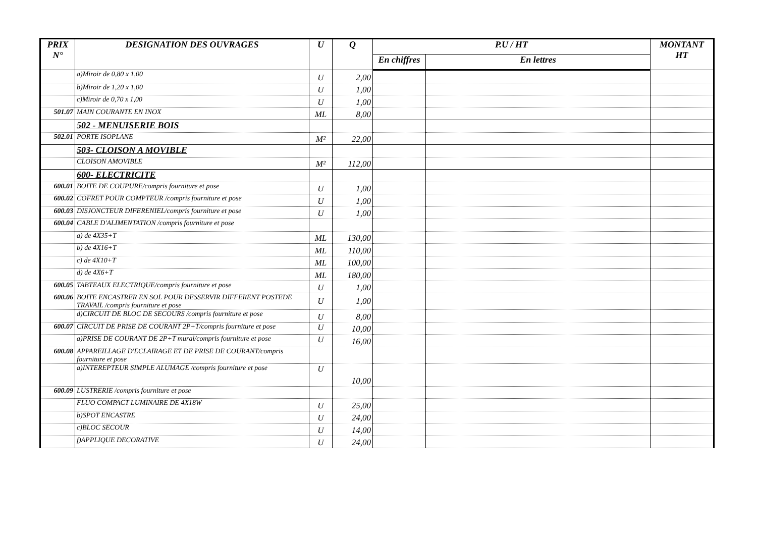| PRIX N° | DESIGNATION DES OUVRAGES | U | Q | P.U / HT | | MONTANT HT |
| --- | --- | --- | --- | --- | --- | --- |
| | | | | En chiffres | En lettres | |
| | a)Miroir de 0,80 x 1,00 | U | 2,00 | | | |
| | b)Miroir de 1,20 x 1,00 | U | 1,00 | | | |
| | c)Miroir de 0,70 x 1,00 | U | 1,00 | | | |
| 501.07 | MAIN COURANTE EN INOX | ML | 8,00 | | | |
| | 502 - MENUISERIE BOIS | | | | | |
| 502.01 | PORTE ISOPLANE | M² | 22,00 | | | |
| | 503- CLOISON A MOVIBLE | | | | | |
| | CLOISON AMOVIBLE | M² | 112,00 | | | |
| | 600- ELECTRICITE | | | | | |
| 600.01 | BOITE DE COUPURE/compris fourniture et pose | U | 1,00 | | | |
| 600.02 | COFRET POUR COMPTEUR /compris fourniture et pose | U | 1,00 | | | |
| 600.03 | DISJONCTEUR DIFERENIEL/compris fourniture et pose | U | 1,00 | | | |
| 600.04 | CABLE D'ALIMENTATION /compris fourniture et pose | | | | | |
| | a) de 4X35+T | ML | 130,00 | | | |
| | b) de 4X16+T | ML | 110,00 | | | |
| | c) de 4X10+T | ML | 100,00 | | | |
| | d) de 4X6+T | ML | 180,00 | | | |
| 600.05 | TABTEAUX ELECTRIQUE/compris fourniture et pose | U | 1,00 | | | |
| 600.06 | BOITE ENCASTRER EN SOL POUR DESSERVIR DIFFERENT POSTEDE TRAVAIL /compris fourniture et pose | U | 1,00 | | | |
| | d)CIRCUIT DE BLOC DE SECOURS /compris fourniture et pose | U | 8,00 | | | |
| 600.07 | CIRCUIT DE PRISE DE COURANT 2P+T/compris fourniture et pose | U | 10,00 | | | |
| | a)PRISE DE COURANT DE 2P+T mural/compris fourniture et pose | U | 16,00 | | | |
| 600.08 | APPAREILLAGE D'ECLAIRAGE ET DE PRISE DE COURANT/compris fourniture et pose | | | | | |
| | a)INTEREPTEUR SIMPLE ALUMAGE /compris fourniture et pose | U | 10,00 | | | |
| 600.09 | LUSTRERIE /compris fourniture et pose | | | | | |
| | FLUO COMPACT LUMINAIRE DE 4X18W | U | 25,00 | | | |
| | b)SPOT ENCASTRE | U | 24,00 | | | |
| | c)BLOC SECOUR | U | 14,00 | | | |
| | f)APPLIQUE DECORATIVE | U | 24,00 | | | |